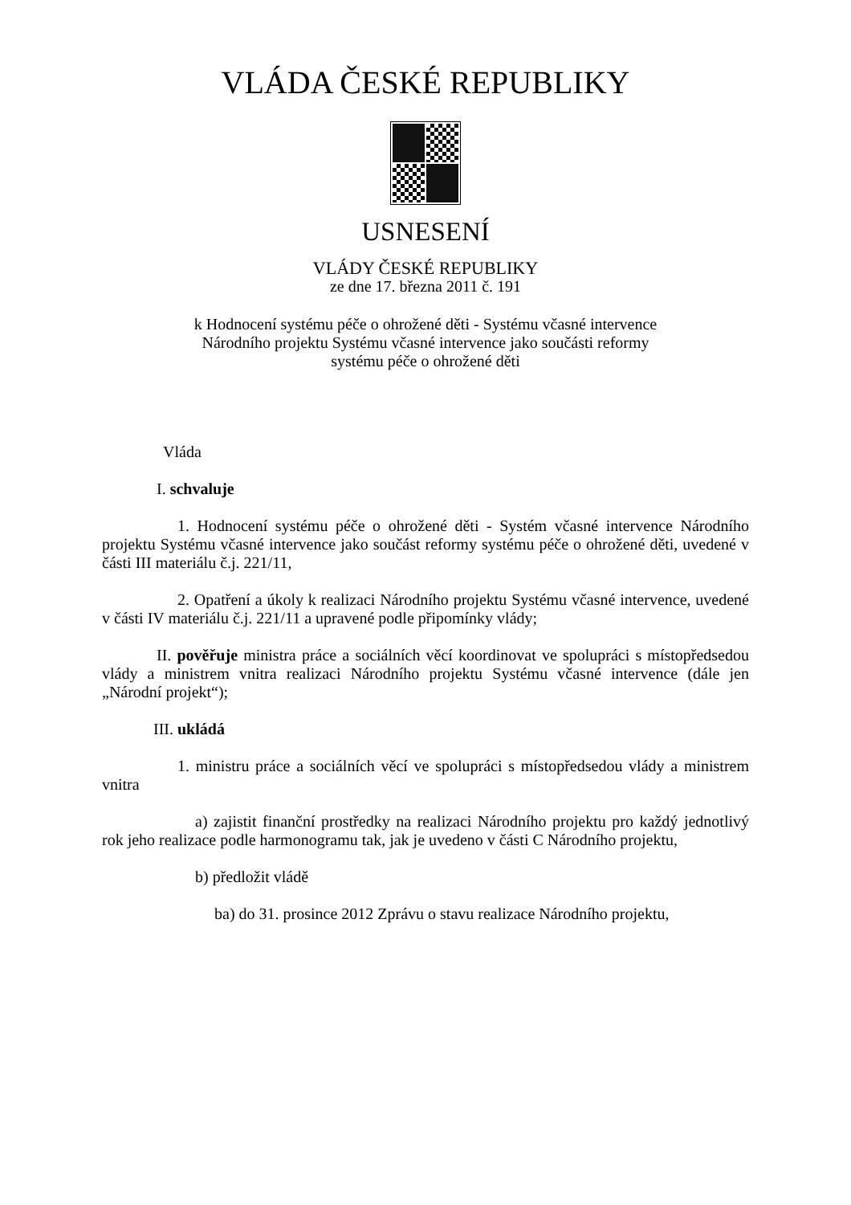VLÁDA ČESKÉ REPUBLIKY
USNESENÍ
VLÁDY ČESKÉ REPUBLIKY
ze dne 17. března 2011 č. 191
k Hodnocení systému péče o ohrožené děti - Systému včasné intervence
Národního projektu Systému včasné intervence jako součásti reformy
systému péče o ohrožené děti
Vláda
I. schvaluje
1. Hodnocení systému péče o ohrožené děti - Systém včasné intervence Národního projektu Systému včasné intervence jako součást reformy systému péče o ohrožené děti, uvedené v části III materiálu č.j. 221/11,
2. Opatření a úkoly k realizaci Národního projektu Systému včasné intervence, uvedené v části IV materiálu č.j. 221/11 a upravené podle připomínky vlády;
II. pověřuje ministra práce a sociálních věcí koordinovat ve spolupráci s místopředsedou vlády a ministrem vnitra realizaci Národního projektu Systému včasné intervence (dále jen „Národní projekt“);
III. ukládá
1. ministru práce a sociálních věcí ve spolupráci s místopředsedou vlády a ministrem vnitra
a) zajistit finanční prostředky na realizaci Národního projektu pro každý jednotlivý rok jeho realizace podle harmonogramu tak, jak je uvedeno v části C Národního projektu,
b) předložit vládě
ba) do 31. prosince 2012 Zprávu o stavu realizace Národního projektu,